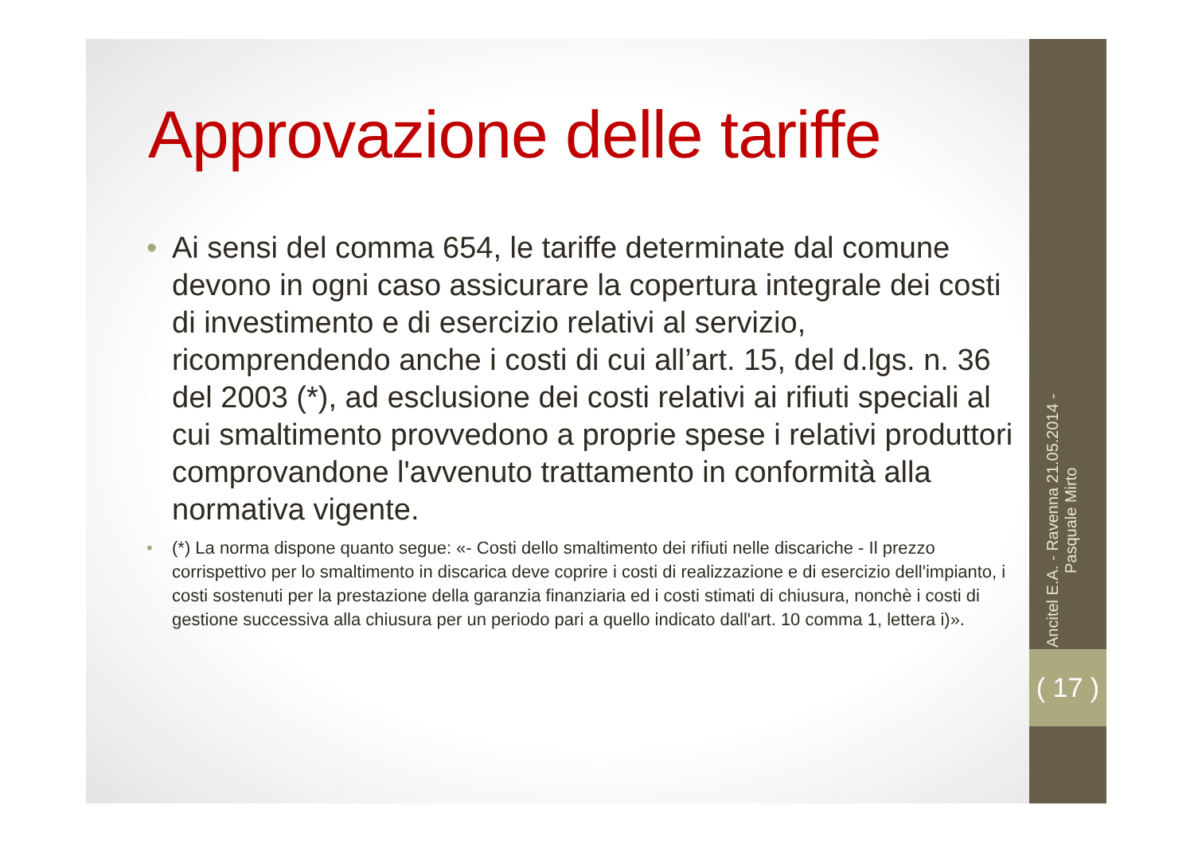Approvazione delle tariffe
• Ai sensi del comma 654, le tariffe determinate dal comune devono in ogni caso assicurare la copertura integrale dei costi di investimento e di esercizio relativi al servizio, ricomprendendo anche i costi di cui all’art. 15, del d.lgs. n. 36 del 2003 (*), ad esclusione dei costi relativi ai rifiuti speciali al cui smaltimento provvedono a proprie spese i relativi produttori comprovandone l'avvenuto trattamento in conformità alla normativa vigente.
• (*) La norma dispone quanto segue: «- Costi dello smaltimento dei rifiuti nelle discariche - Il prezzo corrispettivo per lo smaltimento in discarica deve coprire i costi di realizzazione e di esercizio dell'impianto, i costi sostenuti per la prestazione della garanzia finanziaria ed i costi stimati di chiusura, nonchè i costi di gestione successiva alla chiusura per un periodo pari a quello indicato dall'art. 10 comma 1, lettera i)».
Ancitel E.A. - Ravenna 21.05.2014 - Pasquale Mirto
( 17 )